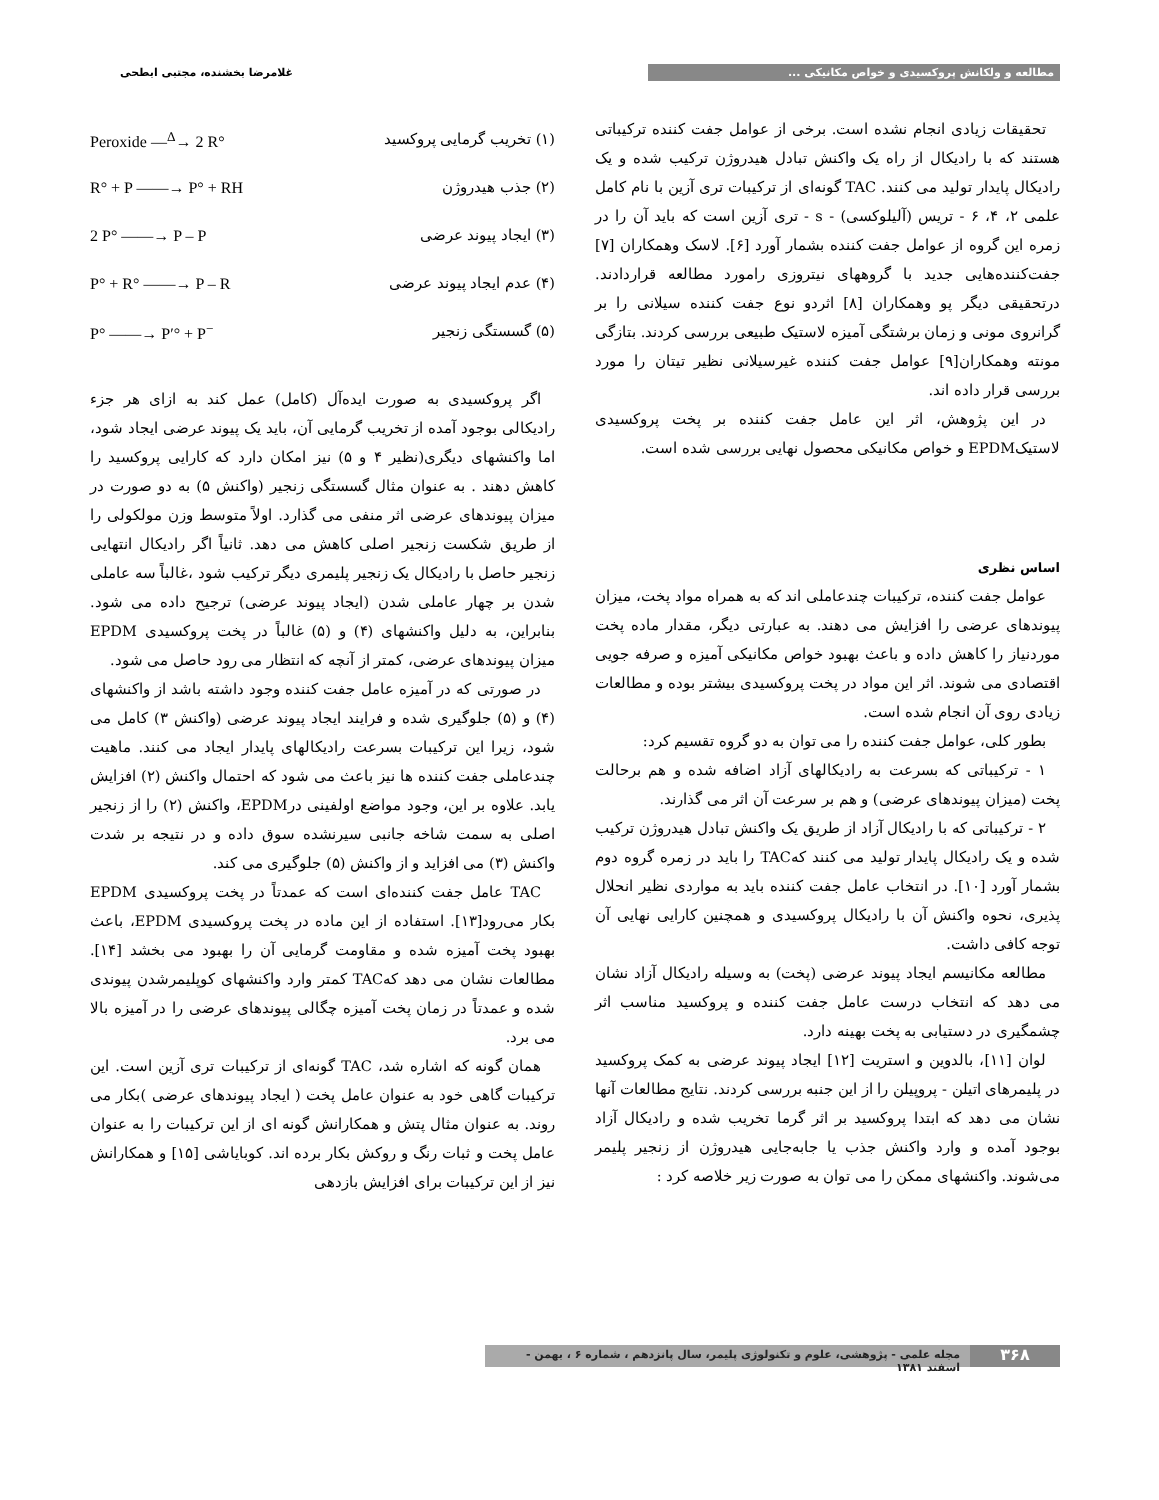مطالعه و ولکانش پروکسیدی و خواص مکانیکی ... غلامرضا بخشنده، مجتبی ابطحی
تحقیقات زیادی انجام نشده است. برخی از عوامل جفت کننده ترکیباتی هستند که با رادیکال از راه یک واکنش تبادل هیدروژن ترکیب شده و یک رادیکال پایدار تولید می کنند. TAC گونه‌ای از ترکیبات تری آزین با نام کامل علمی ۲، ۴، ۶ - تریس (آلیلوکسی) - s - تری آزین است که باید آن را در زمره این گروه از عوامل جفت کننده بشمار آورد [۶]. لاسک وهمکاران [۷] جفت‌کننده‌هایی جدید با گروههای نیتروزی رامورد مطالعه قراردادند. درتحقیقی دیگر پو وهمکاران [۸] اثردو نوع جفت کننده سیلانی را بر گرانروی مونی و زمان برشتگی آمیزه لاستیک طبیعی بررسی کردند. بتازگی مونته وهمکاران[۹] عوامل جفت کننده غیرسیلانی نظیر تیتان را مورد بررسی قرار داده اند.
در این پژوهش، اثر این عامل جفت کننده بر پخت پروکسیدی لاستیکEPDM و خواص مکانیکی محصول نهایی بررسی شده است.
اساس نظری
عوامل جفت کننده، ترکیبات چندعاملی اند که به همراه مواد پخت، میزان پیوندهای عرضی را افزایش می دهند. به عبارتی دیگر، مقدار ماده پخت موردنیاز را کاهش داده و باعث بهبود خواص مکانیکی آمیزه و صرفه جویی اقتصادی می شوند. اثر این مواد در پخت پروکسیدی بیشتر بوده و مطالعات زیادی روی آن انجام شده است.
بطور کلی، عوامل جفت کننده را می توان به دو گروه تقسیم کرد:
۱ - ترکیباتی که بسرعت به رادیکالهای آزاد اضافه شده و هم برحالت پخت (میزان پیوندهای عرضی) و هم بر سرعت آن اثر می گذارند.
۲ - ترکیباتی که با رادیکال آزاد از طریق یک واکنش تبادل هیدروژن ترکیب شده و یک رادیکال پایدار تولید می کنند کهTAC را باید در زمره گروه دوم بشمار آورد [۱۰]. در انتخاب عامل جفت کننده باید به مواردی نظیر انحلال پذیری، نحوه واکنش آن با رادیکال پروکسیدی و همچنین کارایی نهایی آن توجه کافی داشت.
مطالعه مکانیسم ایجاد پیوند عرضی (پخت) به وسیله رادیکال آزاد نشان می دهد که انتخاب درست عامل جفت کننده و پروکسید مناسب اثر چشمگیری در دستیابی به پخت بهینه دارد.
لوان [۱۱]، بالدوین و استریت [۱۲] ایجاد پیوند عرضی به کمک پروکسید در پلیمرهای اتیلن - پروپیلن را از این جنبه بررسی کردند. نتایج مطالعات آنها نشان می دهد که ابتدا پروکسید بر اثر گرما تخریب شده و رادیکال آزاد بوجود آمده و وارد واکنش جذب یا جابه‌جایی هیدروژن از زنجیر پلیمر می‌شوند. واکنشهای ممکن را می توان به صورت زیر خلاصه کرد :
(۱) تخریب گرمایی پروکسید Peroxide —<sup>Δ</sup>→ 2 R°
(۲) جذب هیدروژن R° + P ——→ P° + RH
(۳) ایجاد پیوند عرضی 2 P° ——→ P – P
(۴) عدم ایجاد پیوند عرضی P° + R° ——→ P – R
(۵) گسستگی زنجیر P° ——→ P′° + P<sup>−</sup>
اگر پروکسیدی به صورت ایده‌آل (کامل) عمل کند به ازای هر جزء رادیکالی بوجود آمده از تخریب گرمایی آن، باید یک پیوند عرضی ایجاد شود، اما واکنشهای دیگری(نظیر ۴ و ۵) نیز امکان دارد که کارایی پروکسید را کاهش دهند . به عنوان مثال گسستگی زنجیر (واکنش ۵) به دو صورت در میزان پیوندهای عرضی اثر منفی می گذارد. اولاً متوسط وزن مولکولی را از طریق شکست زنجیر اصلی کاهش می دهد. ثانیاً اگر رادیکال انتهایی زنجیر حاصل با رادیکال یک زنجیر پلیمری دیگر ترکیب شود ،غالباً سه عاملی شدن بر چهار عاملی شدن (ایجاد پیوند عرضی) ترجیح داده می شود. بنابراین، به دلیل واکنشهای (۴) و (۵) غالباً در پخت پروکسیدی EPDM میزان پیوندهای عرضی، کمتر از آنچه که انتظار می رود حاصل می شود.
در صورتی که در آمیزه عامل جفت کننده وجود داشته باشد از واکنشهای (۴) و (۵) جلوگیری شده و فرایند ایجاد پیوند عرضی (واکنش ۳) کامل می شود، زیرا این ترکیبات بسرعت رادیکالهای پایدار ایجاد می کنند. ماهیت چندعاملی جفت کننده ها نیز باعث می شود که احتمال واکنش (۲) افزایش یابد. علاوه بر این، وجود مواضع اولفینی درEPDM، واکنش (۲) را از زنجیر اصلی به سمت شاخه جانبی سیرنشده سوق داده و در نتیجه بر شدت واکنش (۳) می افزاید و از واکنش (۵) جلوگیری می کند.
TAC عامل جفت کننده‌ای است که عمدتاً در پخت پروکسیدی EPDM بکار می‌رود[۱۳]. استفاده از این ماده در پخت پروکسیدی EPDM، باعث بهبود پخت آمیزه شده و مقاومت گرمایی آن را بهبود می بخشد [۱۴]. مطالعات نشان می دهد کهTAC کمتر وارد واکنشهای کوپلیمرشدن پیوندی شده و عمدتاً در زمان پخت آمیزه چگالی پیوندهای عرضی را در آمیزه بالا می برد.
همان گونه که اشاره شد، TAC گونه‌ای از ترکیبات تری آزین است. این ترکیبات گاهی خود به عنوان عامل پخت ( ایجاد پیوندهای عرضی )بکار می روند. به عنوان مثال پتش و همکارانش گونه ای از این ترکیبات را به عنوان عامل پخت و ثبات رنگ و روکش بکار برده اند. کوبایاشی [۱۵] و همکارانش نیز از این ترکیبات برای افزایش بازدهی
۳۶۸ مجله علمی - پژوهشی، علوم و تکنولوژی پلیمر، سال پانزدهم ، شماره ۶ ، بهمن - اسفند ۱۳۸۱